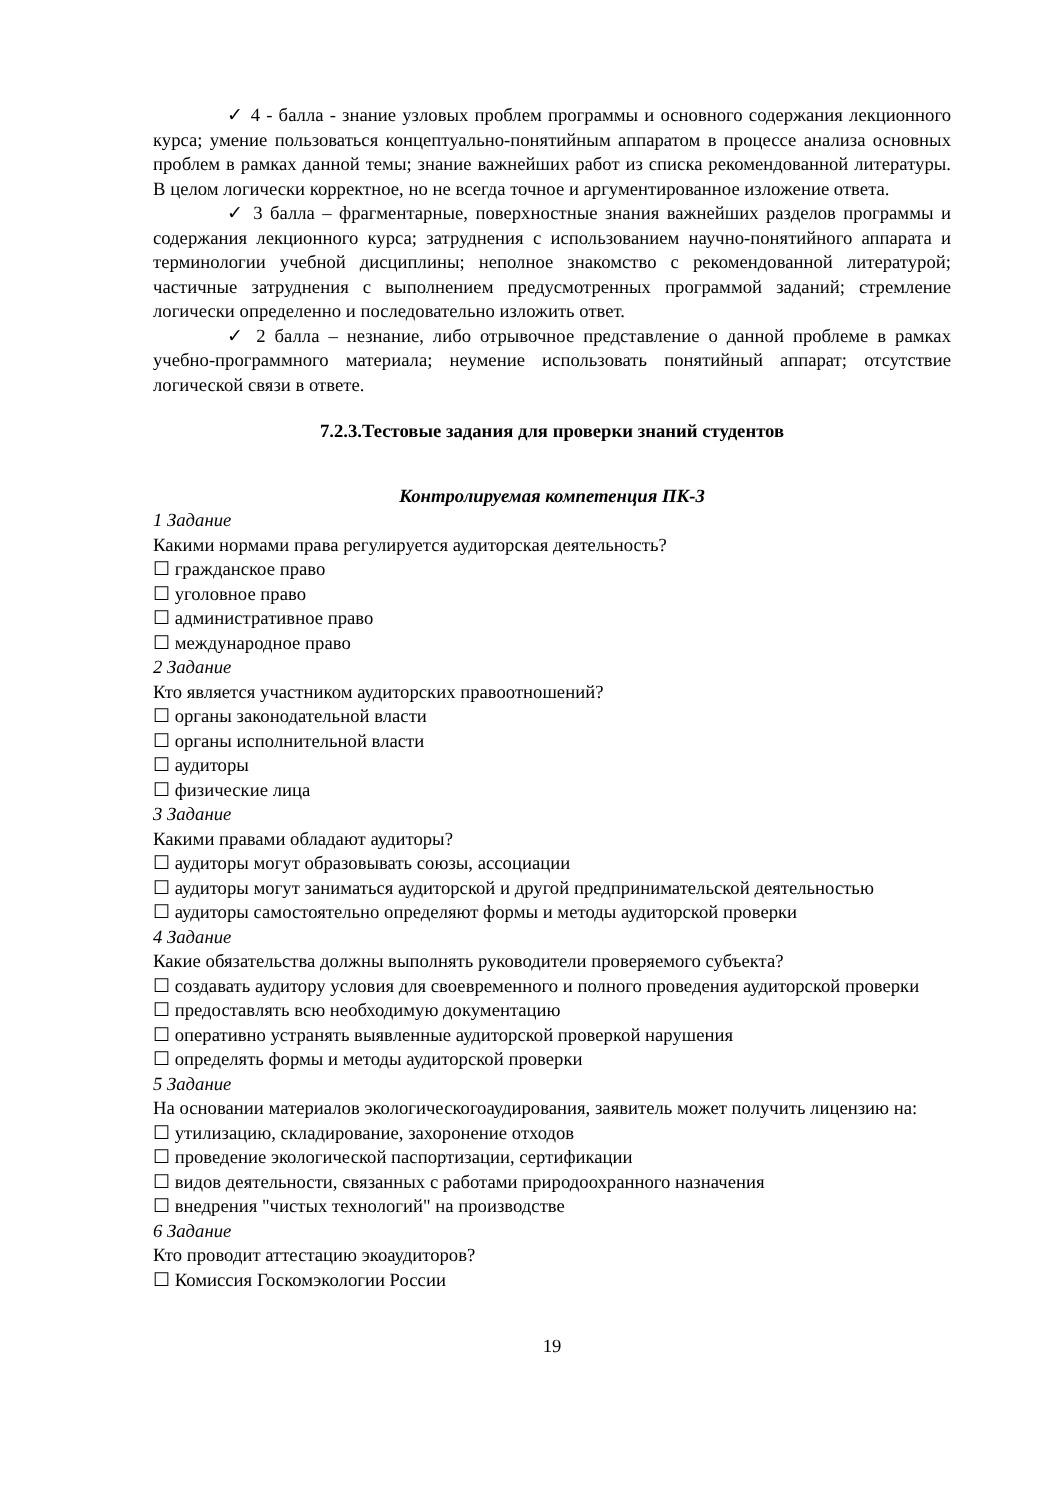✓ 4 - балла - знание узловых проблем программы и основного содержания лекционного курса; умение пользоваться концептуально-понятийным аппаратом в процессе анализа основных проблем в рамках данной темы; знание важнейших работ из списка рекомендованной литературы. В целом логически корректное, но не всегда точное и аргументированное изложение ответа.
✓ 3 балла – фрагментарные, поверхностные знания важнейших разделов программы и содержания лекционного курса; затруднения с использованием научно-понятийного аппарата и терминологии учебной дисциплины; неполное знакомство с рекомендованной литературой; частичные затруднения с выполнением предусмотренных программой заданий; стремление логически определенно и последовательно изложить ответ.
✓ 2 балла – незнание, либо отрывочное представление о данной проблеме в рамках учебно-программного материала; неумение использовать понятийный аппарат; отсутствие логической связи в ответе.
7.2.3.Тестовые задания для проверки знаний студентов
Контролируемая компетенция ПК-3
1 Задание
Какими нормами права регулируется аудиторская деятельность?
☐ гражданское право
☐ уголовное право
☐ административное право
☐ международное право
2 Задание
Кто является участником аудиторских правоотношений?
☐ органы законодательной власти
☐ органы исполнительной власти
☐ аудиторы
☐ физические лица
3 Задание
Какими правами обладают аудиторы?
☐ аудиторы могут образовывать союзы, ассоциации
☐ аудиторы могут заниматься аудиторской и другой предпринимательской деятельностью
☐ аудиторы самостоятельно определяют формы и методы аудиторской проверки
4 Задание
Какие обязательства должны выполнять руководители проверяемого субъекта?
☐ создавать аудитору условия для своевременного и полного проведения аудиторской проверки
☐ предоставлять всю необходимую документацию
☐ оперативно устранять выявленные аудиторской проверкой нарушения
☐ определять формы и методы аудиторской проверки
5 Задание
На основании материалов экологическогоаудирования, заявитель может получить лицензию на:
☐ утилизацию, складирование, захоронение отходов
☐ проведение экологической паспортизации, сертификации
☐ видов деятельности, связанных с работами природоохранного назначения
☐ внедрения "чистых технологий" на производстве
6 Задание
Кто проводит аттестацию экоаудиторов?
☐ Комиссия Госкомэкологии России
19